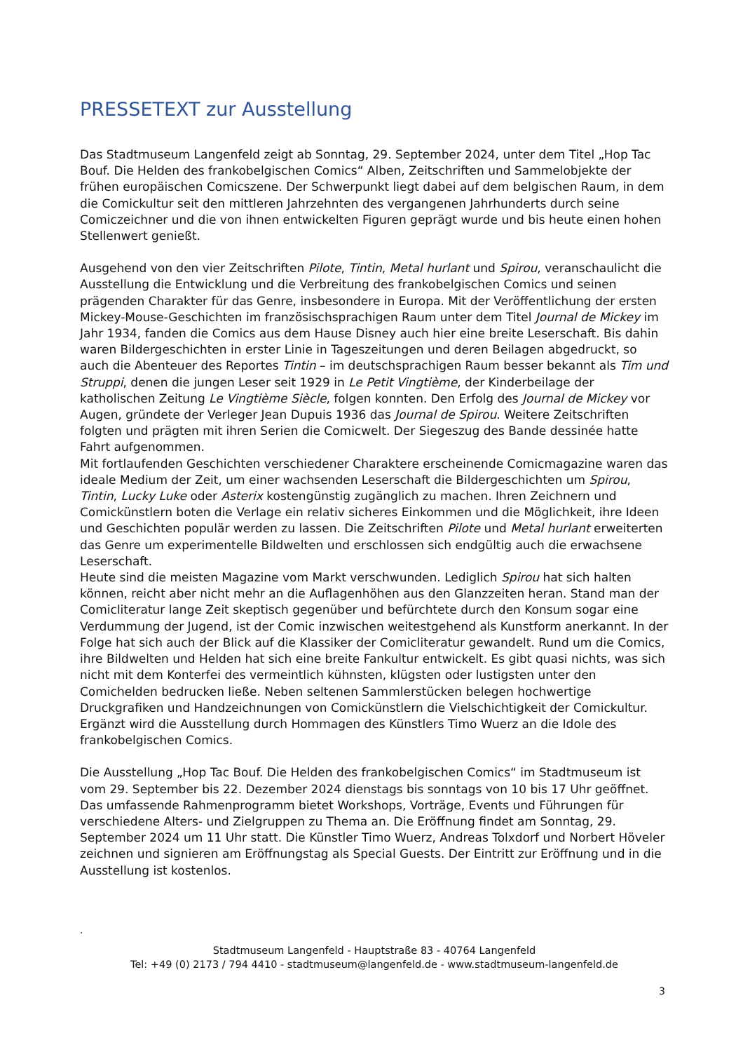PRESSETEXT zur Ausstellung
Das Stadtmuseum Langenfeld zeigt ab Sonntag, 29. September 2024, unter dem Titel „Hop Tac Bouf. Die Helden des frankobelgischen Comics“ Alben, Zeitschriften und Sammelobjekte der frühen europäischen Comicszene. Der Schwerpunkt liegt dabei auf dem belgischen Raum, in dem die Comickultur seit den mittleren Jahrzehnten des vergangenen Jahrhunderts durch seine Comiczeichner und die von ihnen entwickelten Figuren geprägt wurde und bis heute einen hohen Stellenwert genießt.
Ausgehend von den vier Zeitschriften Pilote, Tintin, Metal hurlant und Spirou, veranschaulicht die Ausstellung die Entwicklung und die Verbreitung des frankobelgischen Comics und seinen prägenden Charakter für das Genre, insbesondere in Europa. Mit der Veröffentlichung der ersten Mickey-Mouse-Geschichten im französischsprachigen Raum unter dem Titel Journal de Mickey im Jahr 1934, fanden die Comics aus dem Hause Disney auch hier eine breite Leserschaft. Bis dahin waren Bildergeschichten in erster Linie in Tageszeitungen und deren Beilagen abgedruckt, so auch die Abenteuer des Reportes Tintin – im deutschsprachigen Raum besser bekannt als Tim und Struppi, denen die jungen Leser seit 1929 in Le Petit Vingtième, der Kinderbeilage der katholischen Zeitung Le Vingtième Siècle, folgen konnten. Den Erfolg des Journal de Mickey vor Augen, gründete der Verleger Jean Dupuis 1936 das Journal de Spirou. Weitere Zeitschriften folgten und prägten mit ihren Serien die Comicwelt. Der Siegeszug des Bande dessinée hatte Fahrt aufgenommen.
Mit fortlaufenden Geschichten verschiedener Charaktere erscheinende Comicmagazine waren das ideale Medium der Zeit, um einer wachsenden Leserschaft die Bildergeschichten um Spirou, Tintin, Lucky Luke oder Asterix kostengünstig zugänglich zu machen. Ihren Zeichnern und Comickünstlern boten die Verlage ein relativ sicheres Einkommen und die Möglichkeit, ihre Ideen und Geschichten populär werden zu lassen. Die Zeitschriften Pilote und Metal hurlant erweiterten das Genre um experimentelle Bildwelten und erschlossen sich endgültig auch die erwachsene Leserschaft.
Heute sind die meisten Magazine vom Markt verschwunden. Lediglich Spirou hat sich halten können, reicht aber nicht mehr an die Auflagenhöhen aus den Glanzzeiten heran. Stand man der Comicliteratur lange Zeit skeptisch gegenüber und befürchtete durch den Konsum sogar eine Verdummung der Jugend, ist der Comic inzwischen weitestgehend als Kunstform anerkannt. In der Folge hat sich auch der Blick auf die Klassiker der Comicliteratur gewandelt. Rund um die Comics, ihre Bildwelten und Helden hat sich eine breite Fankultur entwickelt. Es gibt quasi nichts, was sich nicht mit dem Konterfei des vermeintlich kühnsten, klügsten oder lustigsten unter den Comichelden bedrucken ließe. Neben seltenen Sammlerstücken belegen hochwertige Druckgrafiken und Handzeichnungen von Comickünstlern die Vielschichtigkeit der Comickultur. Ergänzt wird die Ausstellung durch Hommagen des Künstlers Timo Wuerz an die Idole des frankobelgischen Comics.
Die Ausstellung „Hop Tac Bouf. Die Helden des frankobelgischen Comics“ im Stadtmuseum ist vom 29. September bis 22. Dezember 2024 dienstags bis sonntags von 10 bis 17 Uhr geöffnet. Das umfassende Rahmenprogramm bietet Workshops, Vorträge, Events und Führungen für verschiedene Alters- und Zielgruppen zu Thema an. Die Eröffnung findet am Sonntag, 29. September 2024 um 11 Uhr statt. Die Künstler Timo Wuerz, Andreas Tolxdorf und Norbert Höveler zeichnen und signieren am Eröffnungstag als Special Guests. Der Eintritt zur Eröffnung und in die Ausstellung ist kostenlos.
.
Stadtmuseum Langenfeld - Hauptstraße 83 - 40764 Langenfeld
Tel: +49 (0) 2173 / 794 4410 - stadtmuseum@langenfeld.de - www.stadtmuseum-langenfeld.de
3